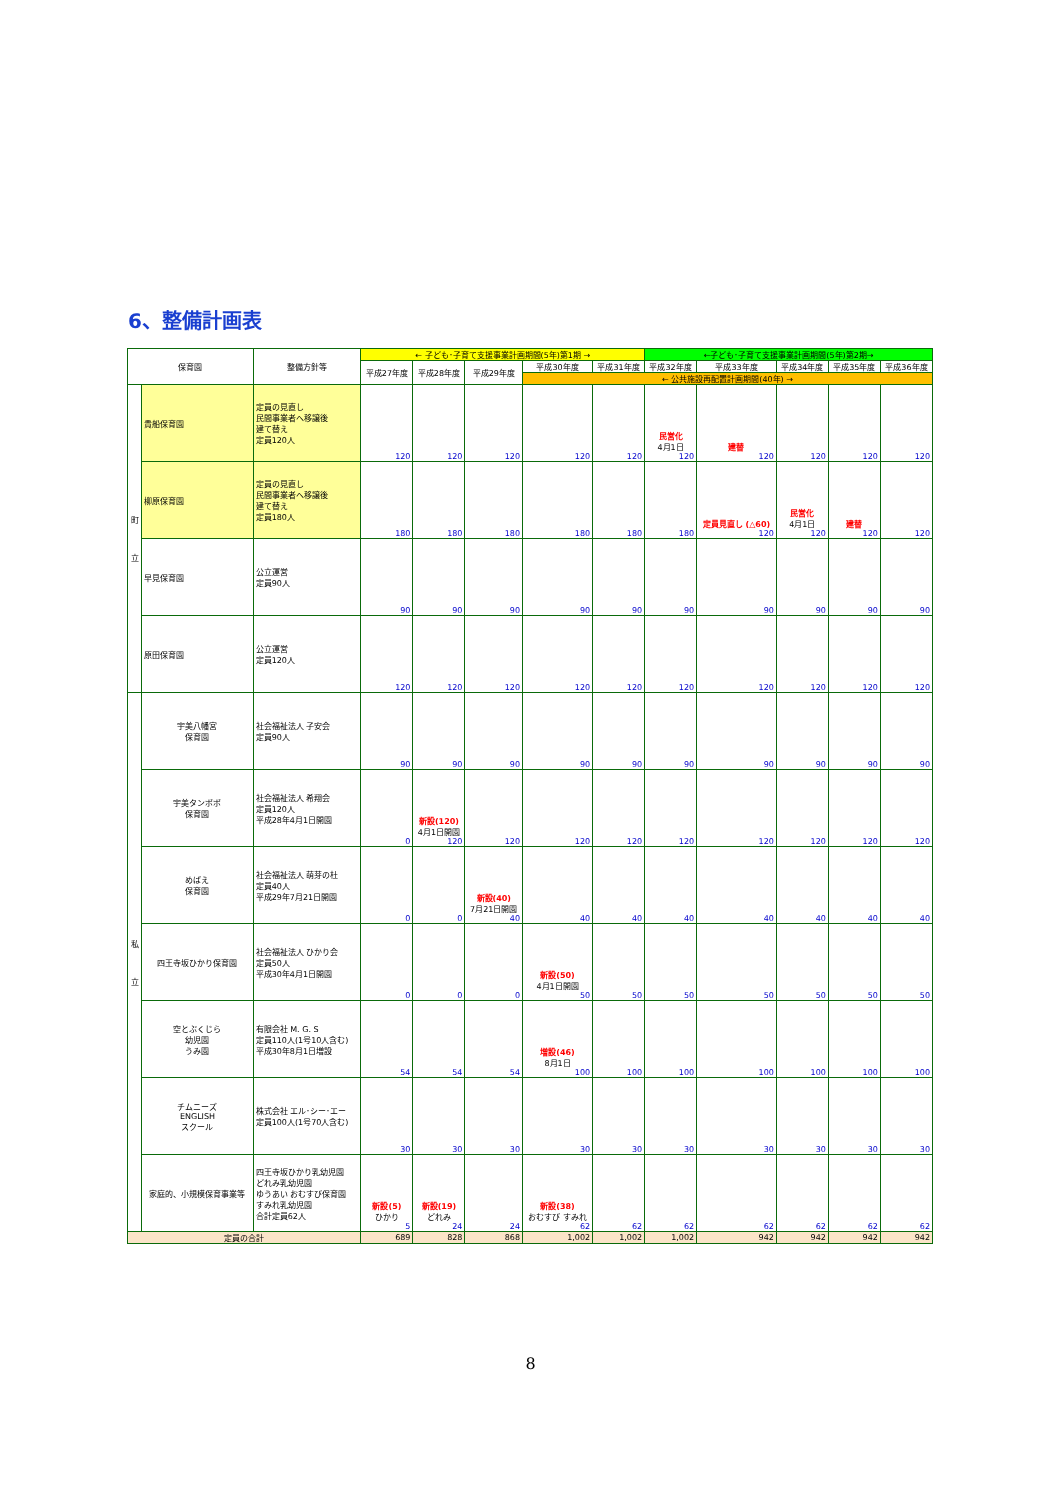6、整備計画表
| 保育園 | | 整備方針等 | ← 子ども･子育て支援事業計画期間(5年)第1期 → | | | | | ←子ども･子育て支援事業計画期間(5年)第2期→ | | | | |
| --- | --- | --- | --- | --- | --- | --- | --- | --- | --- | --- | --- | --- |
| | | | 平成27年度 | 平成28年度 | 平成29年度 | 平成30年度 | 平成31年度 | 平成32年度 | 平成33年度 | 平成34年度 | 平成35年度 | 平成36年度 |
| | | | | | | ← 公共施設再配置計画期間(40年) → | | | | | | |
| 町 立 | 貴船保育園 | 定員の見直し 民間事業者へ移譲後 建て替え 定員120人 | 120 | 120 | 120 | 120 | 120 | 民営化 4月1日 120 | 建替 120 | 120 | 120 | 120 |
| | 柳原保育園 | 定員の見直し 民間事業者へ移譲後 建て替え 定員180人 | 180 | 180 | 180 | 180 | 180 | 180 | 定員見直し (△60) 120 | 民営化 4月1日 120 | 建替 120 | 120 |
| | 早見保育園 | 公立運営 定員90人 | 90 | 90 | 90 | 90 | 90 | 90 | 90 | 90 | 90 | 90 |
| | 原田保育園 | 公立運営 定員120人 | 120 | 120 | 120 | 120 | 120 | 120 | 120 | 120 | 120 | 120 |
| 私 立 | 宇美八幡宮 保育園 | 社会福祉法人 子安会 定員90人 | 90 | 90 | 90 | 90 | 90 | 90 | 90 | 90 | 90 | 90 |
| | 宇美タンポポ 保育園 | 社会福祉法人 希翔会 定員120人 平成28年4月1日開園 | 0 | 新設(120) 4月1日開園 120 | 120 | 120 | 120 | 120 | 120 | 120 | 120 | 120 |
| | めばえ 保育園 | 社会福祉法人 萌芽の杜 定員40人 平成29年7月21日開園 | 0 | 0 | 新設(40) 7月21日開園 40 | 40 | 40 | 40 | 40 | 40 | 40 | 40 |
| | 四王寺坂ひかり保育園 | 社会福祉法人 ひかり会 定員50人 平成30年4月1日開園 | 0 | 0 | 0 | 新設(50) 4月1日開園 50 | 50 | 50 | 50 | 50 | 50 | 50 |
| | 空とぶくじら 幼児園 うみ園 | 有限会社 M. G. S 定員110人(1号10人含む) 平成30年8月1日増設 | 54 | 54 | 54 | 増設(46) 8月1日 100 | 100 | 100 | 100 | 100 | 100 | 100 |
| | チムニーズ ENGLISH スクール | 株式会社 エル･シー･エー 定員100人(1号70人含む) | 30 | 30 | 30 | 30 | 30 | 30 | 30 | 30 | 30 | 30 |
| | 家庭的、小規模保育事業等 | 四王寺坂ひかり乳幼児園 どれみ乳幼児園 ゆうあい おむすび保育園 すみれ乳幼児園 合計定員62人 | 新設(5) ひかり 5 | 新設(19) どれみ 24 | 24 | 新設(38) おむすび すみれ 62 | 62 | 62 | 62 | 62 | 62 | 62 |
| 定員の合計 | | | 689 | 828 | 868 | 1,002 | 1,002 | 1,002 | 942 | 942 | 942 | 942 |
8